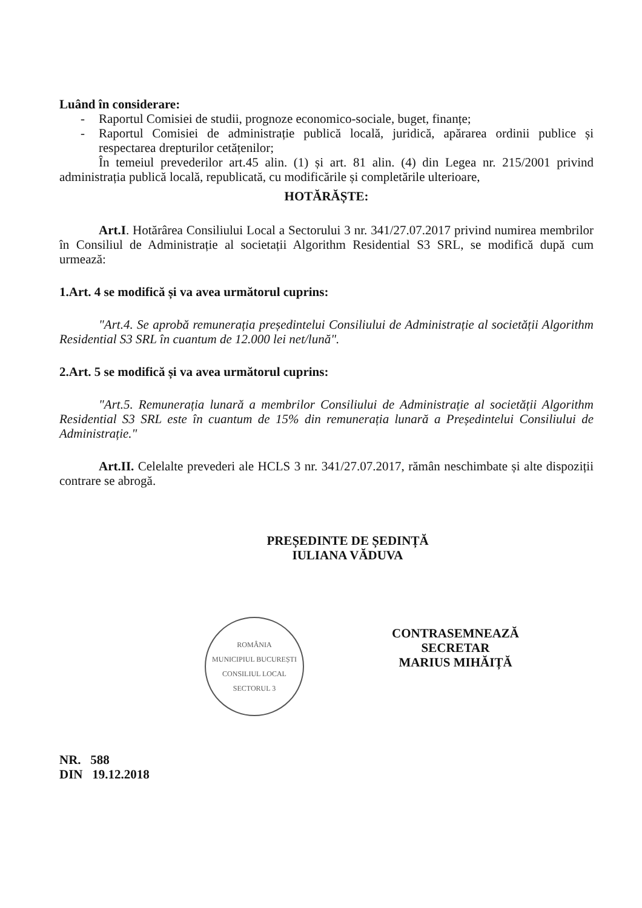Luând în considerare:
- Raportul Comisiei de studii, prognoze economico-sociale, buget, finanțe;
- Raportul Comisiei de administrație publică locală, juridică, apărarea ordinii publice și respectarea drepturilor cetățenilor;
În temeiul prevederilor art.45 alin. (1) și art. 81 alin. (4) din Legea nr. 215/2001 privind administrația publică locală, republicată, cu modificările și completările ulterioare,
HOTĂRĂȘTE:
Art.I. Hotărârea Consiliului Local a Sectorului 3 nr. 341/27.07.2017 privind numirea membrilor în Consiliul de Administrație al societații Algorithm Residential S3 SRL, se modifică după cum urmează:
1.Art. 4 se modifică și va avea următorul cuprins:
"Art.4. Se aprobă remunerația președintelui Consiliului de Administrație al societății Algorithm Residential S3 SRL în cuantum de 12.000 lei net/lună".
2.Art. 5 se modifică și va avea următorul cuprins:
"Art.5. Remunerația lunară a membrilor Consiliului de Administrație al societății Algorithm Residential S3 SRL este în cuantum de 15% din remunerația lunară a Președintelui Consiliului de Administrație."
Art.II. Celelalte prevederi ale HCLS 3 nr. 341/27.07.2017, rămân neschimbate și alte dispoziții contrare se abrogă.
PREȘEDINTE DE ȘEDINȚĂ
IULIANA VĂDUVA
ROMÂNIA
MUNICIPIUL BUCUREȘTI
CONSILIUL LOCAL
SECTORUL 3
CONTRASEMNEAZĂ
SECRETAR
MARIUS MIHĂIȚĂ
NR. 588
DIN 19.12.2018